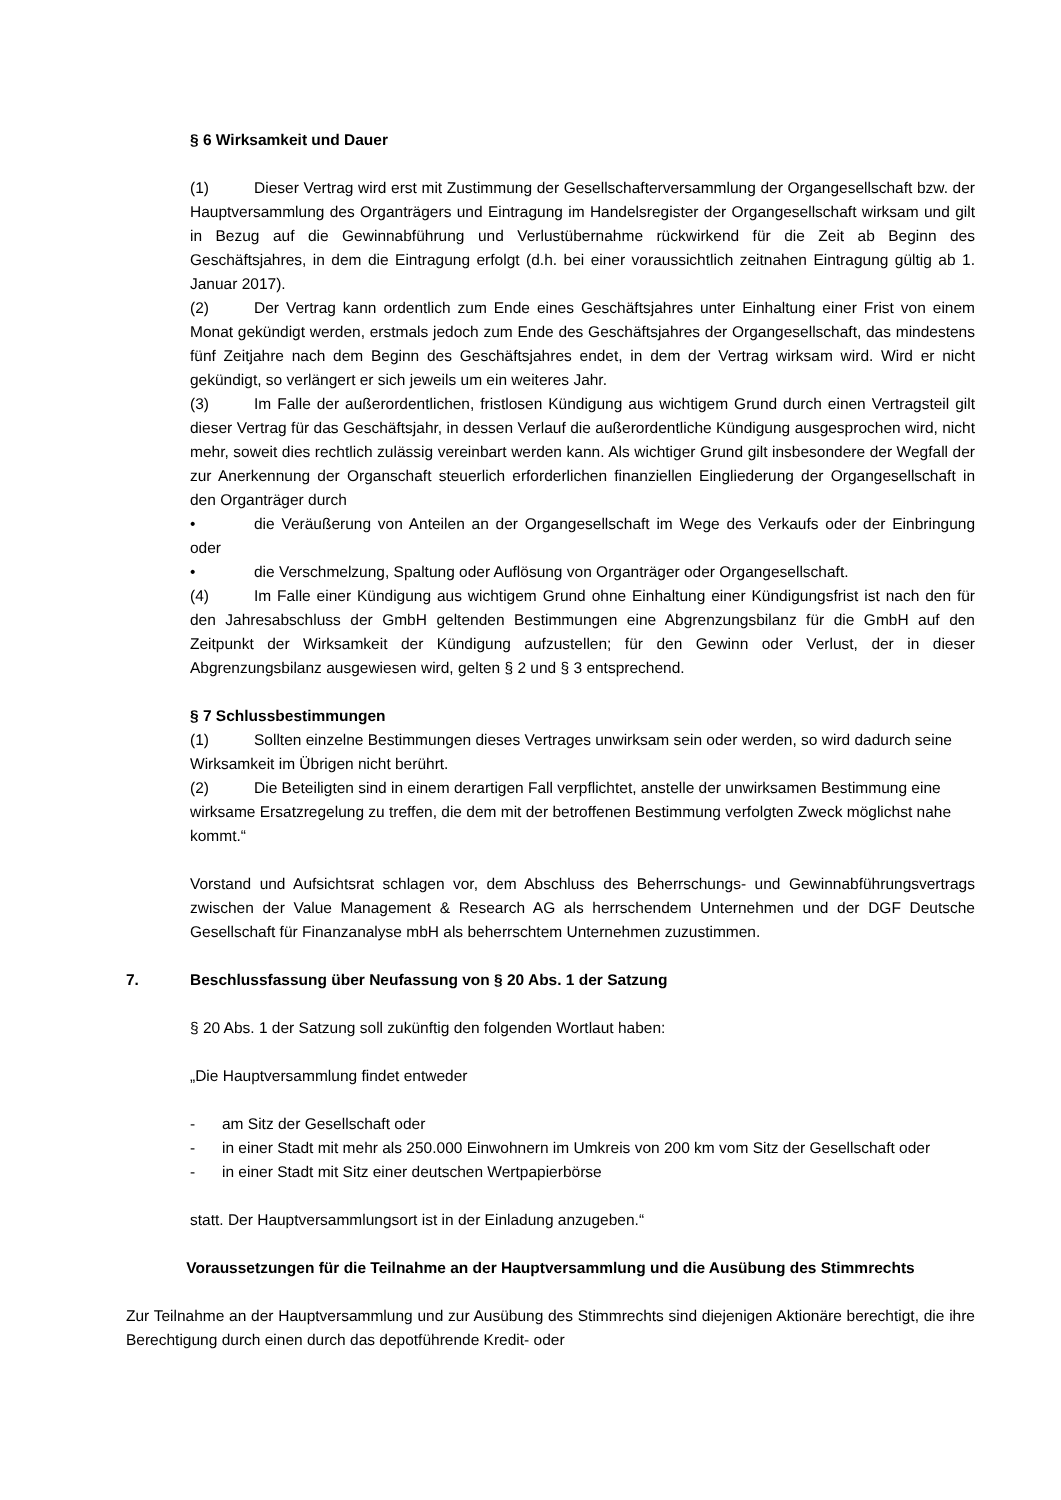§ 6 Wirksamkeit und Dauer
(1) Dieser Vertrag wird erst mit Zustimmung der Gesellschafterversammlung der Organgesellschaft bzw. der Hauptversammlung des Organträgers und Eintragung im Handelsregister der Organgesellschaft wirksam und gilt in Bezug auf die Gewinnabführung und Verlustübernahme rückwirkend für die Zeit ab Beginn des Geschäftsjahres, in dem die Eintragung erfolgt (d.h. bei einer voraussichtlich zeitnahen Eintragung gültig ab 1. Januar 2017).
(2) Der Vertrag kann ordentlich zum Ende eines Geschäftsjahres unter Einhaltung einer Frist von einem Monat gekündigt werden, erstmals jedoch zum Ende des Geschäftsjahres der Organgesellschaft, das mindestens fünf Zeitjahre nach dem Beginn des Geschäftsjahres endet, in dem der Vertrag wirksam wird. Wird er nicht gekündigt, so verlängert er sich jeweils um ein weiteres Jahr.
(3) Im Falle der außerordentlichen, fristlosen Kündigung aus wichtigem Grund durch einen Vertragsteil gilt dieser Vertrag für das Geschäftsjahr, in dessen Verlauf die außerordentliche Kündigung ausgesprochen wird, nicht mehr, soweit dies rechtlich zulässig vereinbart werden kann. Als wichtiger Grund gilt insbesondere der Wegfall der zur Anerkennung der Organschaft steuerlich erforderlichen finanziellen Eingliederung der Organgesellschaft in den Organträger durch
• die Veräußerung von Anteilen an der Organgesellschaft im Wege des Verkaufs oder der Einbringung oder
• die Verschmelzung, Spaltung oder Auflösung von Organträger oder Organgesellschaft.
(4) Im Falle einer Kündigung aus wichtigem Grund ohne Einhaltung einer Kündigungsfrist ist nach den für den Jahresabschluss der GmbH geltenden Bestimmungen eine Abgrenzungsbilanz für die GmbH auf den Zeitpunkt der Wirksamkeit der Kündigung aufzustellen; für den Gewinn oder Verlust, der in dieser Abgrenzungsbilanz ausgewiesen wird, gelten § 2 und § 3 entsprechend.
§ 7 Schlussbestimmungen
(1) Sollten einzelne Bestimmungen dieses Vertrages unwirksam sein oder werden, so wird dadurch seine Wirksamkeit im Übrigen nicht berührt.
(2) Die Beteiligten sind in einem derartigen Fall verpflichtet, anstelle der unwirksamen Bestimmung eine wirksame Ersatzregelung zu treffen, die dem mit der betroffenen Bestimmung verfolgten Zweck möglichst nahe kommt.“
Vorstand und Aufsichtsrat schlagen vor, dem Abschluss des Beherrschungs- und Gewinnabführungsvertrags zwischen der Value Management & Research AG als herrschendem Unternehmen und der DGF Deutsche Gesellschaft für Finanzanalyse mbH als beherrschtem Unternehmen zuzustimmen.
7. Beschlussfassung über Neufassung von § 20 Abs. 1 der Satzung
§ 20 Abs. 1 der Satzung soll zukünftig den folgenden Wortlaut haben:
„Die Hauptversammlung findet entweder
- am Sitz der Gesellschaft oder
- in einer Stadt mit mehr als 250.000 Einwohnern im Umkreis von 200 km vom Sitz der Gesellschaft oder
- in einer Stadt mit Sitz einer deutschen Wertpapierbörse
statt. Der Hauptversammlungsort ist in der Einladung anzugeben.“
Voraussetzungen für die Teilnahme an der Hauptversammlung und die Ausübung des Stimmrechts
Zur Teilnahme an der Hauptversammlung und zur Ausübung des Stimmrechts sind diejenigen Aktionäre berechtigt, die ihre Berechtigung durch einen durch das depotführende Kredit- oder